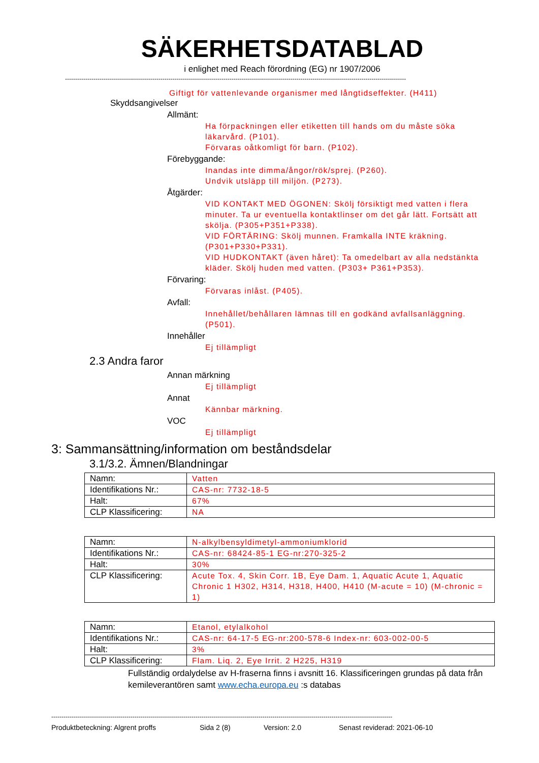SÄKERHETSDATABLAD
i enlighet med Reach förordning (EG) nr 1907/2006
------------------------------------------------------------------------------------------------------------------------------------------------------------------------
Giftigt för vattenlevande organismer med långtidseffekter. (H411)
Skyddsangivelser
Allmänt:
Ha förpackningen eller etiketten till hands om du måste söka läkarvård. (P101).
Förvaras oåtkomligt för barn. (P102).
Förebyggande:
Inandas inte dimma/ångor/rök/sprej. (P260).
Undvik utsläpp till miljön. (P273).
Åtgärder:
VID KONTAKT MED ÖGONEN: Skölj försiktigt med vatten i flera minuter. Ta ur eventuella kontaktlinser om det går lätt. Fortsätt att skölja. (P305+P351+P338).
VID FÖRTÄRING: Skölj munnen. Framkalla INTE kräkning. (P301+P330+P331).
VID HUDKONTAKT (även håret): Ta omedelbart av alla nedstänkta kläder. Skölj huden med vatten. (P303+ P361+P353).
Förvaring:
Förvaras inlåst. (P405).
Avfall:
Innehållet/behållaren lämnas till en godkänd avfallsanläggning. (P501).
Innehåller
Ej tillämpligt
2.3 Andra faror
Annan märkning
Ej tillämpligt
Annat
Kännbar märkning.
VOC
Ej tillämpligt
3: Sammansättning/information om beståndsdelar
3.1/3.2. Ämnen/Blandningar
| Namn: | Vatten |
| Identifikations Nr.: | CAS-nr: 7732-18-5 |
| Halt: | 67% |
| CLP Klassificering: | NA |
| Namn: | N-alkylbensyldimetyl-ammoniumklorid |
| Identifikations Nr.: | CAS-nr: 68424-85-1 EG-nr:270-325-2 |
| Halt: | 30% |
| CLP Klassificering: | Acute Tox. 4, Skin Corr. 1B, Eye Dam. 1, Aquatic Acute 1, Aquatic Chronic 1 H302, H314, H318, H400, H410 (M-acute = 10) (M-chronic = 1) |
| Namn: | Etanol, etylalkohol |
| Identifikations Nr.: | CAS-nr: 64-17-5 EG-nr:200-578-6 Index-nr: 603-002-00-5 |
| Halt: | 3% |
| CLP Klassificering: | Flam. Liq. 2, Eye Irrit. 2 H225, H319 |
Fullständig ordalydelse av H-fraserna finns i avsnitt 16. Klassificeringen grundas på data från kemileverantören samt www.echa.europa.eu :s databas
------------------------------------------------------------------------------------------------------------------------------------------------------------------------
Produktbeteckning: Algrent proffs Sida 2 (8) Version: 2.0 Senast reviderad: 2021-06-10